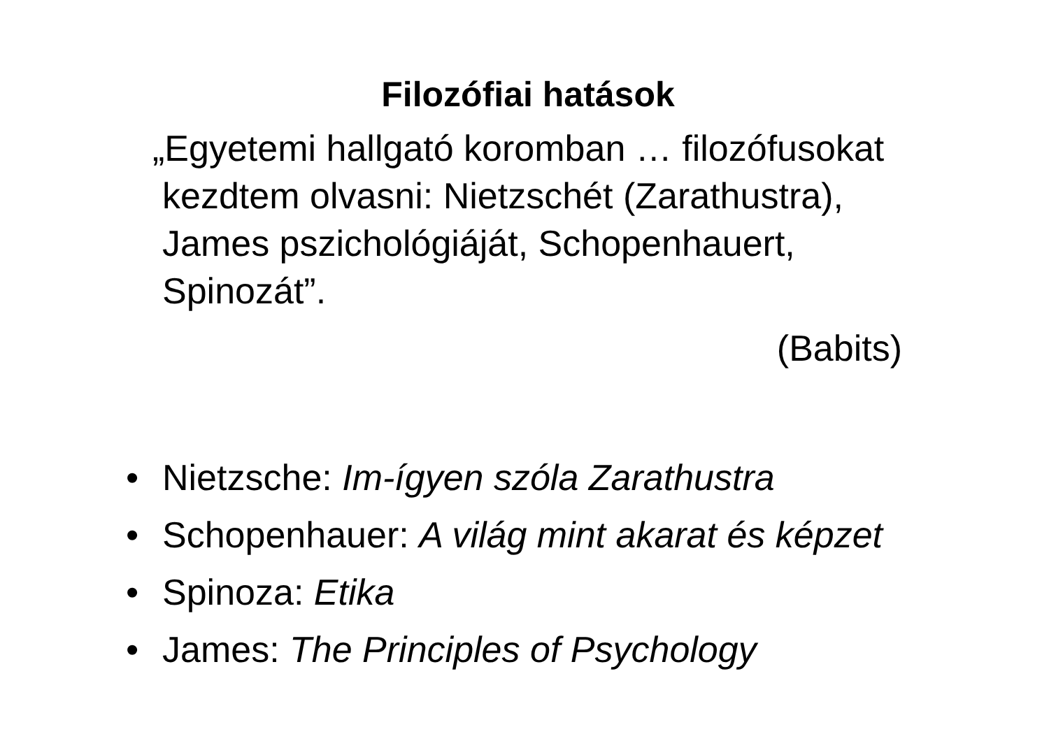Filozófiai hatások
„Egyetemi hallgató koromban … filozófusokat kezdtem olvasni: Nietzschét (Zarathustra), James pszichológiáját, Schopenhauert, Spinozát”.
(Babits)
• Nietzsche: Im-ígyen szóla Zarathustra
• Schopenhauer: A világ mint akarat és képzet
• Spinoza: Etika
• James: The Principles of Psychology